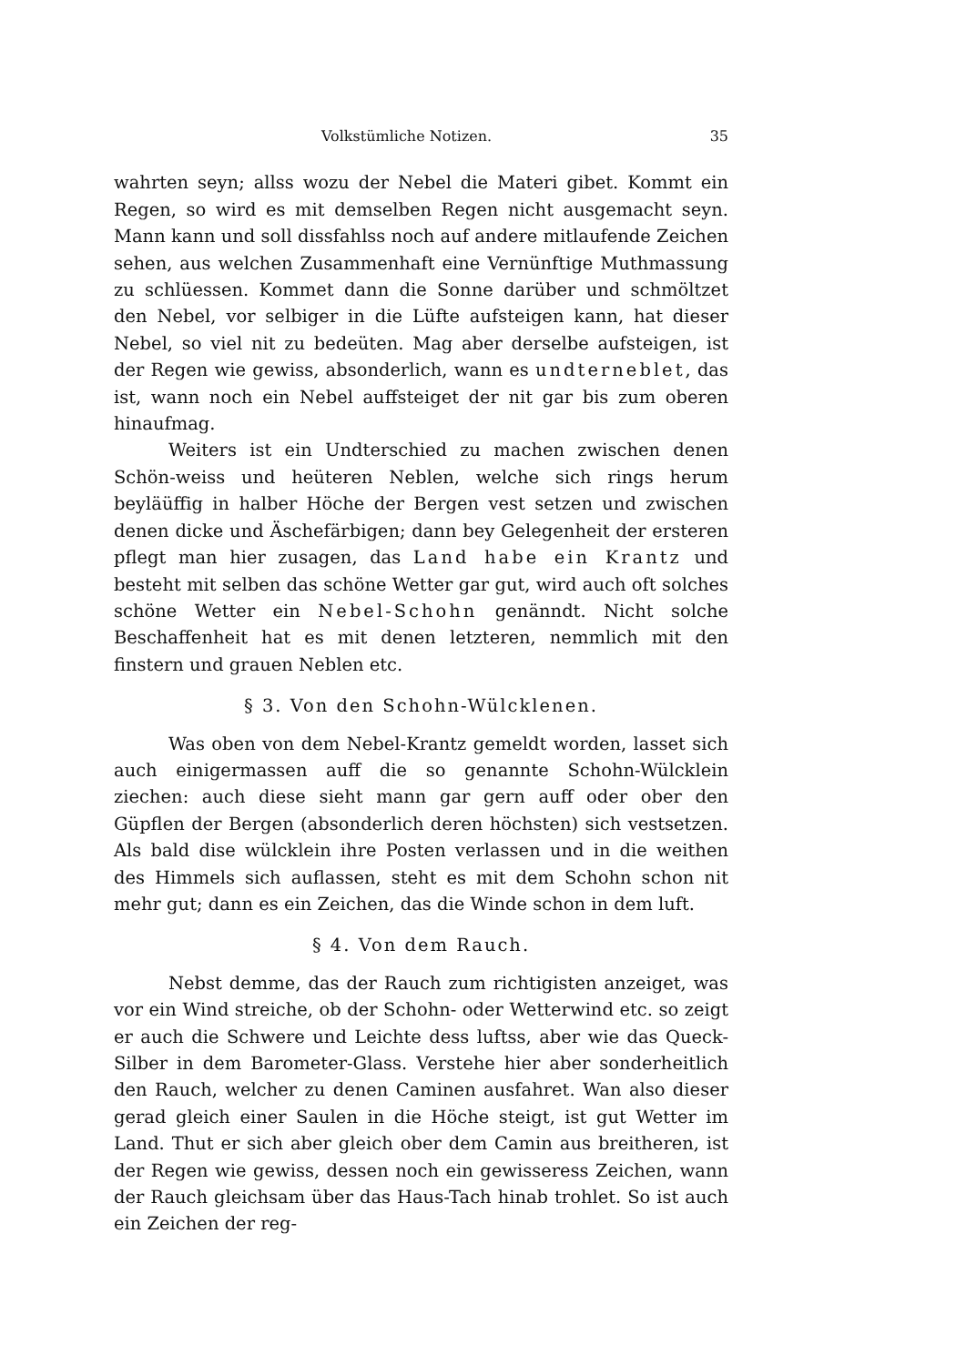Volkstümliche Notizen. 35
wahrten seyn; allss wozu der Nebel die Materi gibet. Kommt ein Regen, so wird es mit demselben Regen nicht ausgemacht seyn. Mann kann und soll dissfahlss noch auf andere mitlaufende Zeichen sehen, aus welchen Zusammenhaft eine Vernünftige Muthmassung zu schlüessen. Kommet dann die Sonne darüber und schmöltzet den Nebel, vor selbiger in die Lüfte aufsteigen kann, hat dieser Nebel, so viel nit zu bedeüten. Mag aber derselbe aufsteigen, ist der Regen wie gewiss, absonderlich, wann es undterneblet, das ist, wann noch ein Nebel auffsteiget der nit gar bis zum oberen hinaufmag.
Weiters ist ein Undterschied zu machen zwischen denen Schön-weiss und heüteren Neblen, welche sich rings herum beyläüffig in halber Höche der Bergen vest setzen und zwischen denen dicke und Äschefärbigen; dann bey Gelegenheit der ersteren pflegt man hier zusagen, das Land habe ein Krantz und besteht mit selben das schöne Wetter gar gut, wird auch oft solches schöne Wetter ein Nebel-Schohn genänndt. Nicht solche Beschaffenheit hat es mit denen letzteren, nemmlich mit den finstern und grauen Neblen etc.
§ 3. Von den Schohn-Wülcklenen.
Was oben von dem Nebel-Krantz gemeldt worden, lasset sich auch einigermassen auff die so genannte Schohn-Wülcklein ziechen: auch diese sieht mann gar gern auff oder ober den Güpflen der Bergen (absonderlich deren höchsten) sich vestsetzen. Als bald dise wülcklein ihre Posten verlassen und in die weithen des Himmels sich auflassen, steht es mit dem Schohn schon nit mehr gut; dann es ein Zeichen, das die Winde schon in dem luft.
§ 4. Von dem Rauch.
Nebst demme, das der Rauch zum richtigisten anzeiget, was vor ein Wind streiche, ob der Schohn- oder Wetterwind etc. so zeigt er auch die Schwere und Leichte dess luftss, aber wie das Queck-Silber in dem Barometer-Glass. Verstehe hier aber sonderheitlich den Rauch, welcher zu denen Caminen ausfahret. Wan also dieser gerad gleich einer Saulen in die Höche steigt, ist gut Wetter im Land. Thut er sich aber gleich ober dem Camin aus breitheren, ist der Regen wie gewiss, dessen noch ein gewisseress Zeichen, wann der Rauch gleichsam über das Haus-Tach hinab trohlet. So ist auch ein Zeichen der reg-